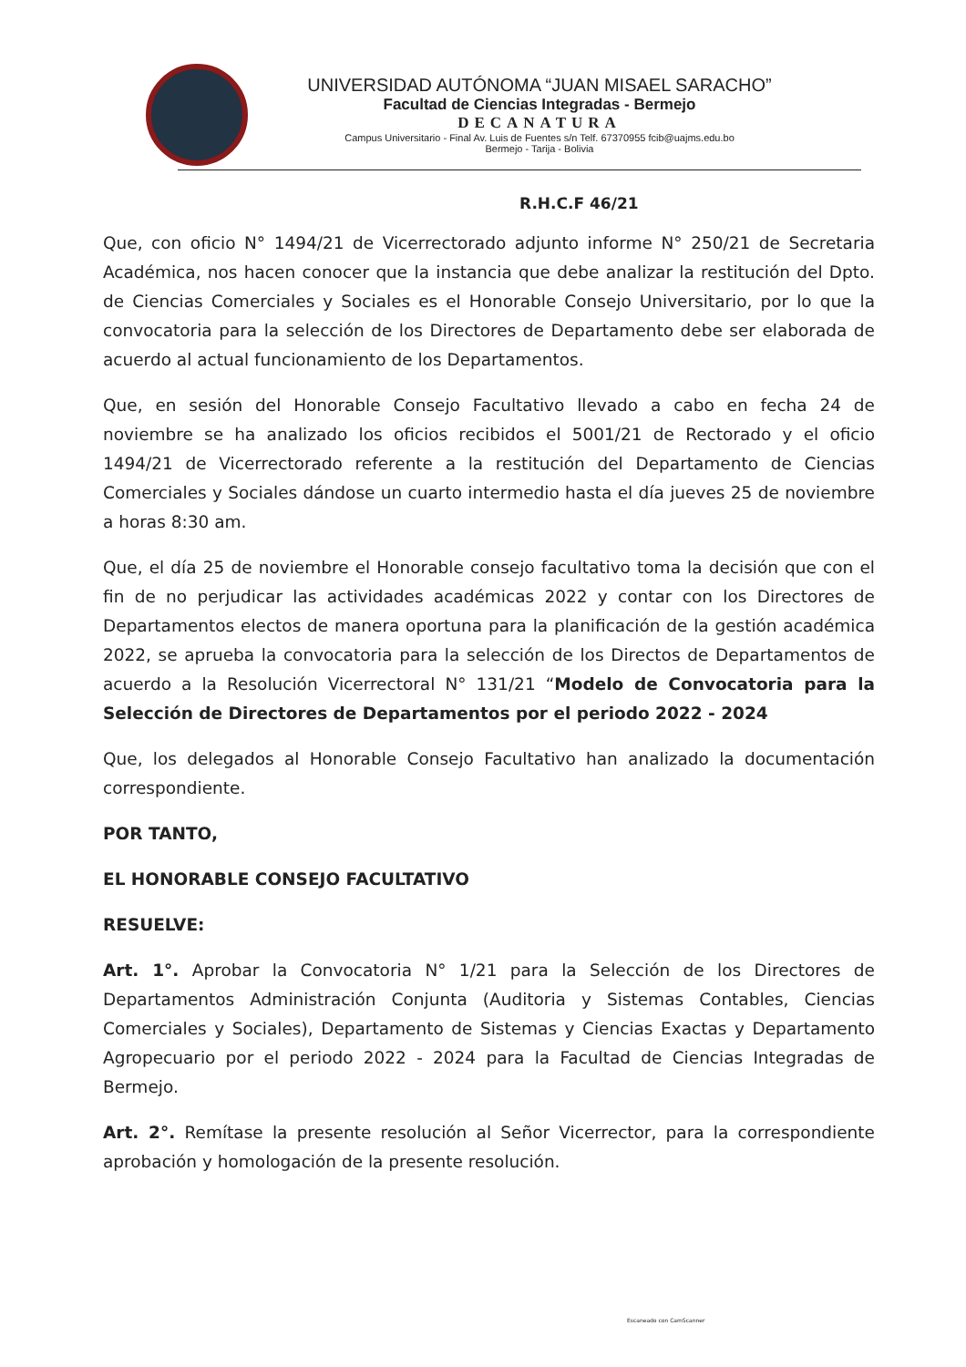UNIVERSIDAD AUTÓNOMA “JUAN MISAEL SARACHO”
Facultad de Ciencias Integradas - Bermejo
DECANATURA
Campus Universitario - Final Av. Luis de Fuentes s/n Telf. 67370955 fcib@uajms.edu.bo
Bermejo - Tarija - Bolivia
R.H.C.F 46/21
Que, con oficio N° 1494/21 de Vicerrectorado adjunto informe N° 250/21 de Secretaria Académica, nos hacen conocer que la instancia que debe analizar la restitución del Dpto. de Ciencias Comerciales y Sociales es el Honorable Consejo Universitario, por lo que la convocatoria para la selección de los Directores de Departamento debe ser elaborada de acuerdo al actual funcionamiento de los Departamentos.
Que, en sesión del Honorable Consejo Facultativo llevado a cabo en fecha 24 de noviembre se ha analizado los oficios recibidos el 5001/21 de Rectorado y el oficio 1494/21 de Vicerrectorado referente a la restitución del Departamento de Ciencias Comerciales y Sociales dándose un cuarto intermedio hasta el día jueves 25 de noviembre a horas 8:30 am.
Que, el día 25 de noviembre el Honorable consejo facultativo toma la decisión que con el fin de no perjudicar las actividades académicas 2022 y contar con los Directores de Departamentos electos de manera oportuna para la planificación de la gestión académica 2022, se aprueba la convocatoria para la selección de los Directos de Departamentos de acuerdo a la Resolución Vicerrectoral N° 131/21 “Modelo de Convocatoria para la Selección de Directores de Departamentos por el periodo 2022 - 2024
Que, los delegados al Honorable Consejo Facultativo han analizado la documentación correspondiente.
POR TANTO,
EL HONORABLE CONSEJO FACULTATIVO
RESUELVE:
Art. 1°. Aprobar la Convocatoria N° 1/21 para la Selección de los Directores de Departamentos Administración Conjunta (Auditoria y Sistemas Contables, Ciencias Comerciales y Sociales), Departamento de Sistemas y Ciencias Exactas y Departamento Agropecuario por el periodo 2022 - 2024 para la Facultad de Ciencias Integradas de Bermejo.
Art. 2°. Remítase la presente resolución al Señor Vicerrector, para la correspondiente aprobación y homologación de la presente resolución.
Escaneado con CamScanner